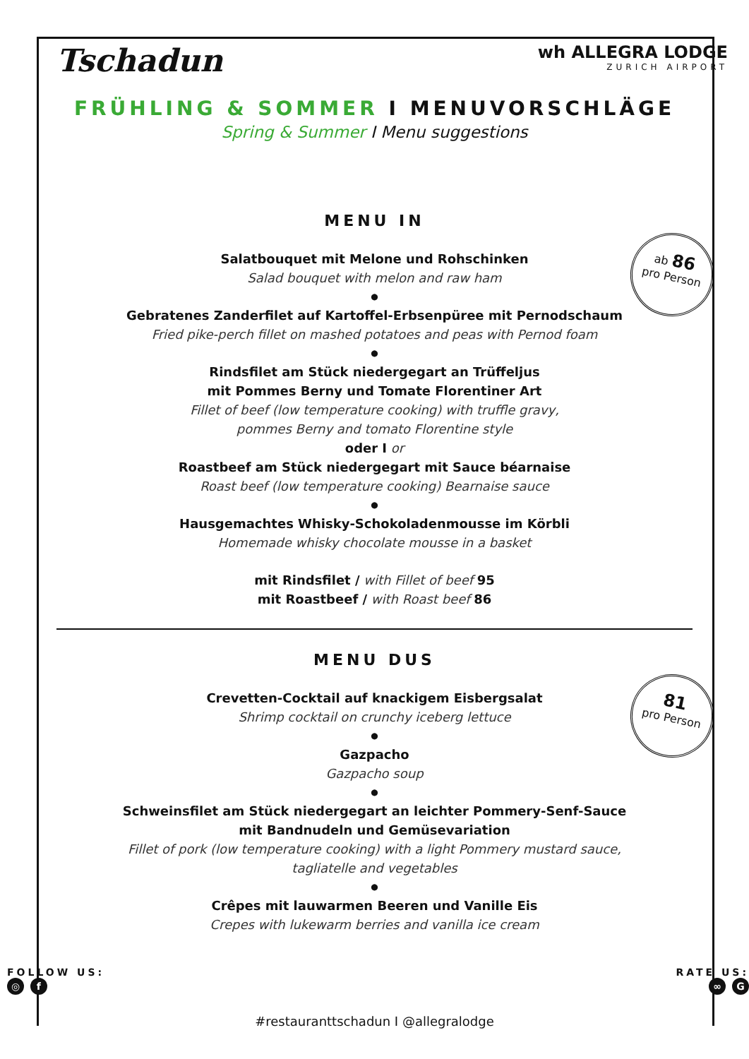Tschadun
wh ALLEGRA LODGE
ZURICH AIRPORT
FRÜHLING & SOMMER I MENUVORSCHLÄGE
Spring & Summer I Menu suggestions
MENU IN
ab 86
pro Person
Salatbouquet mit Melone und Rohschinken
Salad bouquet with melon and raw ham
●
Gebratenes Zanderfilet auf Kartoffel-Erbsenpüree mit Pernodschaum
Fried pike-perch fillet on mashed potatoes and peas with Pernod foam
●
Rindsfilet am Stück niedergegart an Trüffeljus
mit Pommes Berny und Tomate Florentiner Art
Fillet of beef (low temperature cooking) with truffle gravy,
pommes Berny and tomato Florentine style
oder I or
Roastbeef am Stück niedergegart mit Sauce béarnaise
Roast beef (low temperature cooking) Bearnaise sauce
●
Hausgemachtes Whisky-Schokoladenmousse im Körbli
Homemade whisky chocolate mousse in a basket
mit Rindsfilet / with Fillet of beef 95
mit Roastbeef / with Roast beef 86
MENU DUS
81
pro Person
Crevetten-Cocktail auf knackigem Eisbergsalat
Shrimp cocktail on crunchy iceberg lettuce
●
Gazpacho
Gazpacho soup
●
Schweinsfilet am Stück niedergegart an leichter Pommery-Senf-Sauce
mit Bandnudeln und Gemüsevariation
Fillet of pork (low temperature cooking) with a light Pommery mustard sauce,
tagliatelle and vegetables
●
Crêpes mit lauwarmen Beeren und Vanille Eis
Crepes with lukewarm berries and vanilla ice cream
FOLLOW US:
◎ f
RATE US:
∞ G
#restauranttschadun I @allegralodge